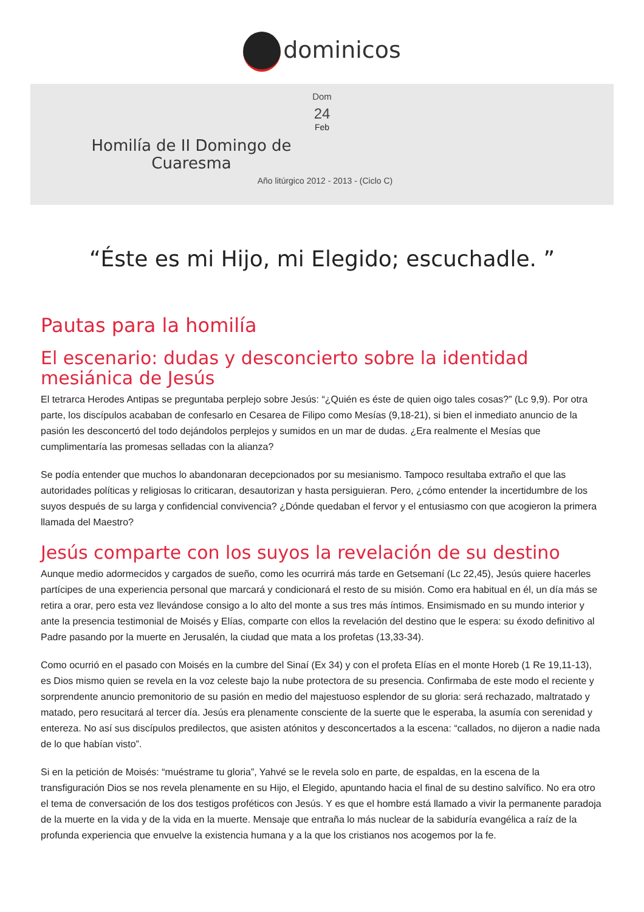dominicos
Dom
24
Feb
Homilía de II Domingo de Cuaresma
Año litúrgico 2012 - 2013 - (Ciclo C)
“Éste es mi Hijo, mi Elegido; escuchadle. ”
Pautas para la homilía
El escenario: dudas y desconcierto sobre la identidad mesiánica de Jesús
El tetrarca Herodes Antipas se preguntaba perplejo sobre Jesús: “¿Quién es éste de quien oigo tales cosas?” (Lc 9,9). Por otra parte, los discípulos acababan de confesarlo en Cesarea de Filipo como Mesías (9,18-21), si bien el inmediato anuncio de la pasión les desconcertó del todo dejándolos perplejos y sumidos en un mar de dudas. ¿Era realmente el Mesías que cumplimentaría las promesas selladas con la alianza?
Se podía entender que muchos lo abandonaran decepcionados por su mesianismo. Tampoco resultaba extraño el que las autoridades políticas y religiosas lo criticaran, desautorizan y hasta persiguieran. Pero, ¿cómo entender la incertidumbre de los suyos después de su larga y confidencial convivencia? ¿Dónde quedaban el fervor y el entusiasmo con que acogieron la primera llamada del Maestro?
Jesús comparte con los suyos la revelación de su destino
Aunque medio adormecidos y cargados de sueño, como les ocurrirá más tarde en Getsemaní (Lc 22,45), Jesús quiere hacerles partícipes de una experiencia personal que marcará y condicionará el resto de su misión. Como era habitual en él, un día más se retira a orar, pero esta vez llevándose consigo a lo alto del monte a sus tres más íntimos. Ensimismado en su mundo interior y ante la presencia testimonial de Moisés y Elías, comparte con ellos la revelación del destino que le espera: su éxodo definitivo al Padre pasando por la muerte en Jerusalén, la ciudad que mata a los profetas (13,33-34).
Como ocurrió en el pasado con Moisés en la cumbre del Sinaí (Ex 34) y con el profeta Elías en el monte Horeb (1 Re 19,11-13), es Dios mismo quien se revela en la voz celeste bajo la nube protectora de su presencia. Confirmaba de este modo el reciente y sorprendente anuncio premonitorio de su pasión en medio del majestuoso esplendor de su gloria: será rechazado, maltratado y matado, pero resucitará al tercer día. Jesús era plenamente consciente de la suerte que le esperaba, la asumía con serenidad y entereza. No así sus discípulos predilectos, que asisten atónitos y desconcertados a la escena: “callados, no dijeron a nadie nada de lo que habían visto”.
Si en la petición de Moisés: “muéstrame tu gloria”, Yahvé se le revela solo en parte, de espaldas, en la escena de la transfiguración Dios se nos revela plenamente en su Hijo, el Elegido, apuntando hacia el final de su destino salvífico. No era otro el tema de conversación de los dos testigos proféticos con Jesús. Y es que el hombre está llamado a vivir la permanente paradoja de la muerte en la vida y de la vida en la muerte. Mensaje que entraña lo más nuclear de la sabiduría evangélica a raíz de la profunda experiencia que envuelve la existencia humana y a la que los cristianos nos acogemos por la fe.